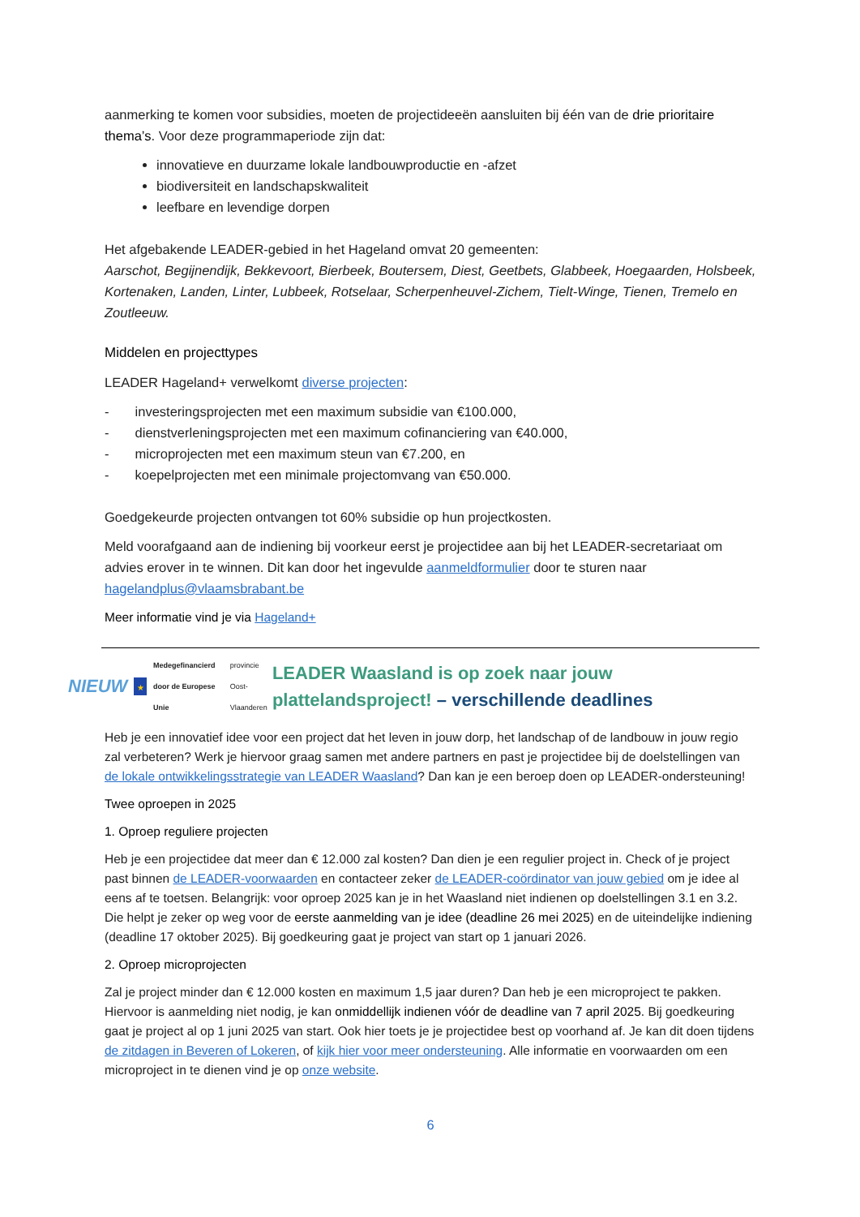aanmerking te komen voor subsidies, moeten de projectideeën aansluiten bij één van de drie prioritaire thema’s. Voor deze programmaperiode zijn dat:
innovatieve en duurzame lokale landbouwproductie en -afzet
biodiversiteit en landschapskwaliteit
leefbare en levendige dorpen
Het afgebakende LEADER-gebied in het Hageland omvat 20 gemeenten:
Aarschot, Begijnendijk, Bekkevoort, Bierbeek, Boutersem, Diest, Geetbets, Glabbeek, Hoegaarden, Holsbeek, Kortenaken, Landen, Linter, Lubbeek, Rotselaar, Scherpenheuvel-Zichem, Tielt-Winge, Tienen, Tremelo en Zoutleeuw.
Middelen en projecttypes
LEADER Hageland+ verwelkomt diverse projecten:
- investeringsprojecten met een maximum subsidie van €100.000,
- dienstverleningsprojecten met een maximum cofinanciering van €40.000,
- microprojecten met een maximum steun van €7.200, en
- koepelprojecten met een minimale projectomvang van €50.000.
Goedgekeurde projecten ontvangen tot 60% subsidie op hun projectkosten.
Meld voorafgaand aan de indiening bij voorkeur eerst je projectidee aan bij het LEADER-secretariaat om advies erover in te winnen. Dit kan door het ingevulde aanmeldformulier door te sturen naar hagelandplus@vlaamsbrabant.be
Meer informatie vind je via Hageland+
NIEUW ★ Medegefinancierd door de Europese Unie provincie Oost-Vlaanderen
LEADER Waasland is op zoek naar jouw plattelandsproject! – verschillende deadlines
Heb je een innovatief idee voor een project dat het leven in jouw dorp, het landschap of de landbouw in jouw regio zal verbeteren? Werk je hiervoor graag samen met andere partners en past je projectidee bij de doelstellingen van de lokale ontwikkelingsstrategie van LEADER Waasland? Dan kan je een beroep doen op LEADER-ondersteuning!
Twee oproepen in 2025
1. Oproep reguliere projecten
Heb je een projectidee dat meer dan € 12.000 zal kosten? Dan dien je een regulier project in. Check of je project past binnen de LEADER-voorwaarden en contacteer zeker de LEADER-coördinator van jouw gebied om je idee al eens af te toetsen. Belangrijk: voor oproep 2025 kan je in het Waasland niet indienen op doelstellingen 3.1 en 3.2. Die helpt je zeker op weg voor de eerste aanmelding van je idee (deadline 26 mei 2025) en de uiteindelijke indiening (deadline 17 oktober 2025). Bij goedkeuring gaat je project van start op 1 januari 2026.
2. Oproep microprojecten
Zal je project minder dan € 12.000 kosten en maximum 1,5 jaar duren? Dan heb je een microproject te pakken. Hiervoor is aanmelding niet nodig, je kan onmiddellijk indienen vóór de deadline van 7 april 2025. Bij goedkeuring gaat je project al op 1 juni 2025 van start. Ook hier toets je je projectidee best op voorhand af. Je kan dit doen tijdens de zitdagen in Beveren of Lokeren, of kijk hier voor meer ondersteuning. Alle informatie en voorwaarden om een microproject in te dienen vind je op onze website.
6